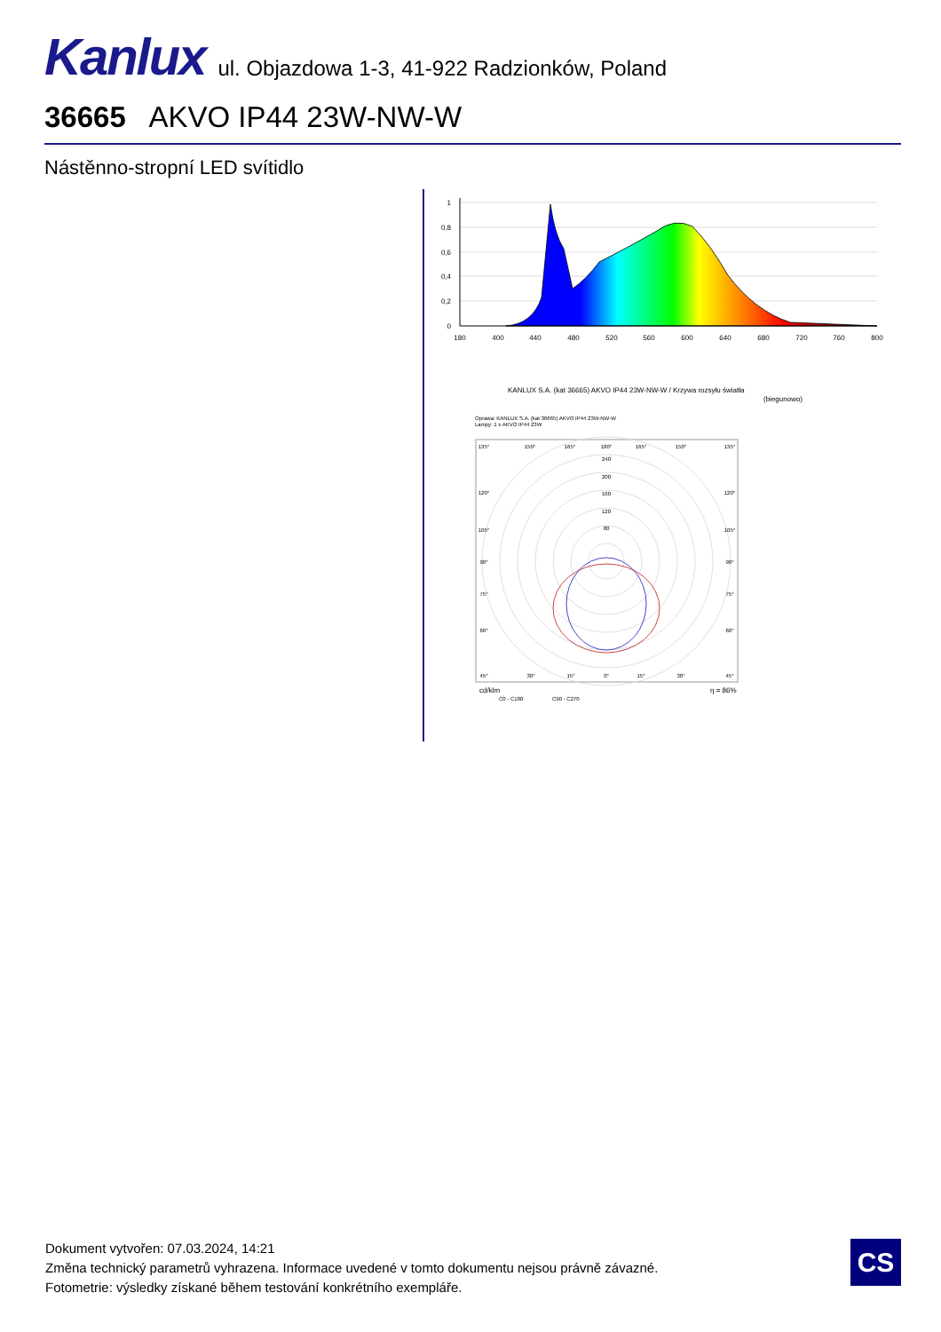Kanlux ul. Objazdowa 1-3, 41-922 Radzionków, Poland
36665 AKVO IP44 23W-NW-W
Nástěnno-stropní LED svítidlo
1
0,8
0,6
0,4
0,2
0
180
400
440
480
520
560
600
640
680
720
760
800
KANLUX S.A. (kat 36665) AKVO IP44 23W-NW-W / Krzywa rozsyłu światła
(biegunowo)
Oprawa: KANLUX S.A. (kat 36665) AKVO IP44 23W-NW-W
Lampy: 1 x AKVO IP44 23W
240
200
160
120
80
135°
150°
165°
180°
165°
150°
135°
120°
120°
105°
105°
90°
90°
75°
75°
60°
60°
45°
30°
15°
0°
15°
30°
45°
cd/klm
η = 86%
C0 - C180
C90 - C270
Dokument vytvořen: 07.03.2024, 14:21
Změna technický parametrů vyhrazena. Informace uvedené v tomto dokumentu nejsou právně závazné.
Fotometrie: výsledky získané během testování konkrétního exempláře.
CS